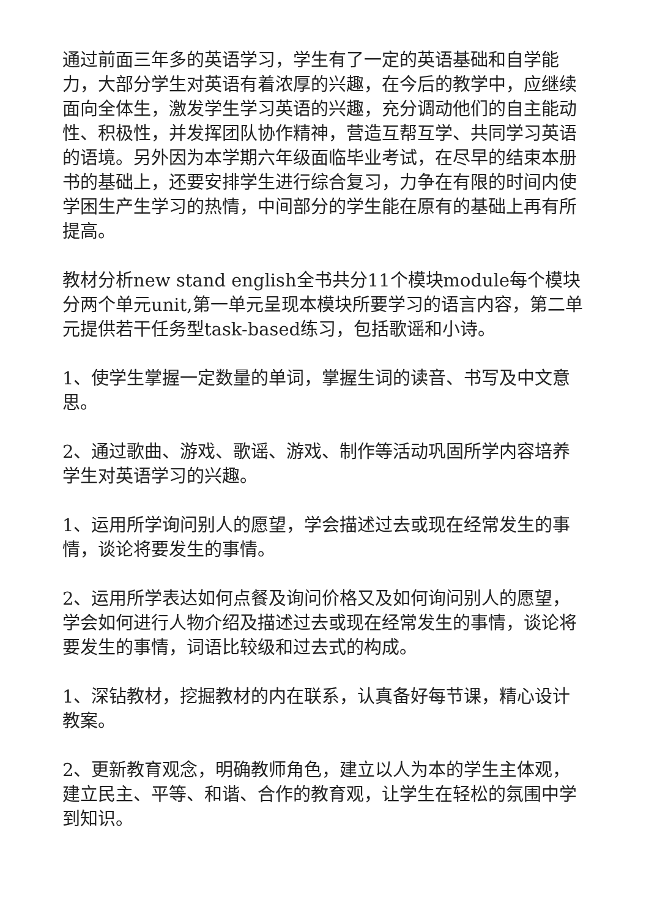通过前面三年多的英语学习，学生有了一定的英语基础和自学能力，大部分学生对英语有着浓厚的兴趣，在今后的教学中，应继续面向全体生，激发学生学习英语的兴趣，充分调动他们的自主能动性、积极性，并发挥团队协作精神，营造互帮互学、共同学习英语的语境。另外因为本学期六年级面临毕业考试，在尽早的结束本册书的基础上，还要安排学生进行综合复习，力争在有限的时间内使学困生产生学习的热情，中间部分的学生能在原有的基础上再有所提高。
教材分析new stand english全书共分11个模块module每个模块分两个单元unit,第一单元呈现本模块所要学习的语言内容，第二单元提供若干任务型task-based练习，包括歌谣和小诗。
1、使学生掌握一定数量的单词，掌握生词的读音、书写及中文意思。
2、通过歌曲、游戏、歌谣、游戏、制作等活动巩固所学内容培养学生对英语学习的兴趣。
1、运用所学询问别人的愿望，学会描述过去或现在经常发生的事情，谈论将要发生的事情。
2、运用所学表达如何点餐及询问价格又及如何询问别人的愿望，学会如何进行人物介绍及描述过去或现在经常发生的事情，谈论将要发生的事情，词语比较级和过去式的构成。
1、深钻教材，挖掘教材的内在联系，认真备好每节课，精心设计教案。
2、更新教育观念，明确教师角色，建立以人为本的学生主体观，建立民主、平等、和谐、合作的教育观，让学生在轻松的氛围中学到知识。